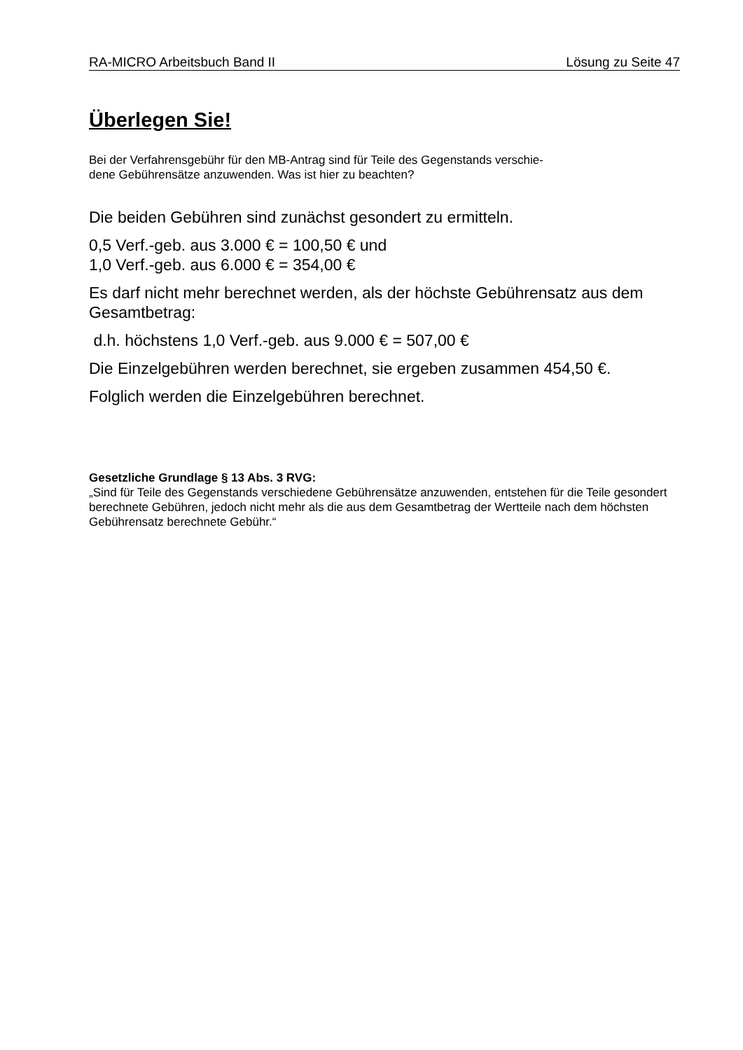RA-MICRO Arbeitsbuch Band II Lösung zu Seite 47
Überlegen Sie!
Bei der Verfahrensgebühr für den MB-Antrag sind für Teile des Gegenstands verschie-
dene Gebührensätze anzuwenden. Was ist hier zu beachten?
Die beiden Gebühren sind zunächst gesondert zu ermitteln.
0,5 Verf.-geb. aus 3.000 € = 100,50 € und
1,0 Verf.-geb. aus 6.000 € = 354,00 €
Es darf nicht mehr berechnet werden, als der höchste Gebührensatz aus dem Gesamtbetrag:
d.h. höchstens 1,0 Verf.-geb. aus 9.000 € = 507,00 €
Die Einzelgebühren werden berechnet, sie ergeben zusammen 454,50 €.
Folglich werden die Einzelgebühren berechnet.
Gesetzliche Grundlage § 13 Abs. 3 RVG:
„Sind für Teile des Gegenstands verschiedene Gebührensätze anzuwenden, entstehen für die Teile gesondert berechnete Gebühren, jedoch nicht mehr als die aus dem Gesamtbetrag der Wertteile nach dem höchsten Gebührensatz berechnete Gebühr.“